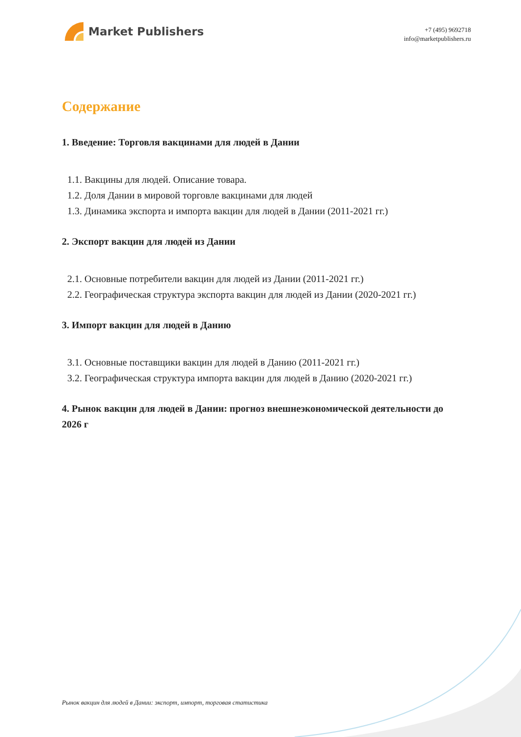Market Publishers
+7 (495) 9692718
info@marketpublishers.ru
Содержание
1. Введение: Торговля вакцинами для людей в Дании
1.1. Вакцины для людей. Описание товара.
1.2. Доля Дании в мировой торговле вакцинами для людей
1.3. Динамика экспорта и импорта вакцин для людей в Дании (2011-2021 гг.)
2. Экспорт вакцин для людей из Дании
2.1. Основные потребители вакцин для людей из Дании (2011-2021 гг.)
2.2. Географическая структура экспорта вакцин для людей из Дании (2020-2021 гг.)
3. Импорт вакцин для людей в Данию
3.1. Основные поставщики вакцин для людей в Данию (2011-2021 гг.)
3.2. Географическая структура импорта вакцин для людей в Данию (2020-2021 гг.)
4. Рынок вакцин для людей в Дании: прогноз внешнеэкономической деятельности до 2026 г
Рынок вакцин для людей в Дании: экспорт, импорт, торговая статистика